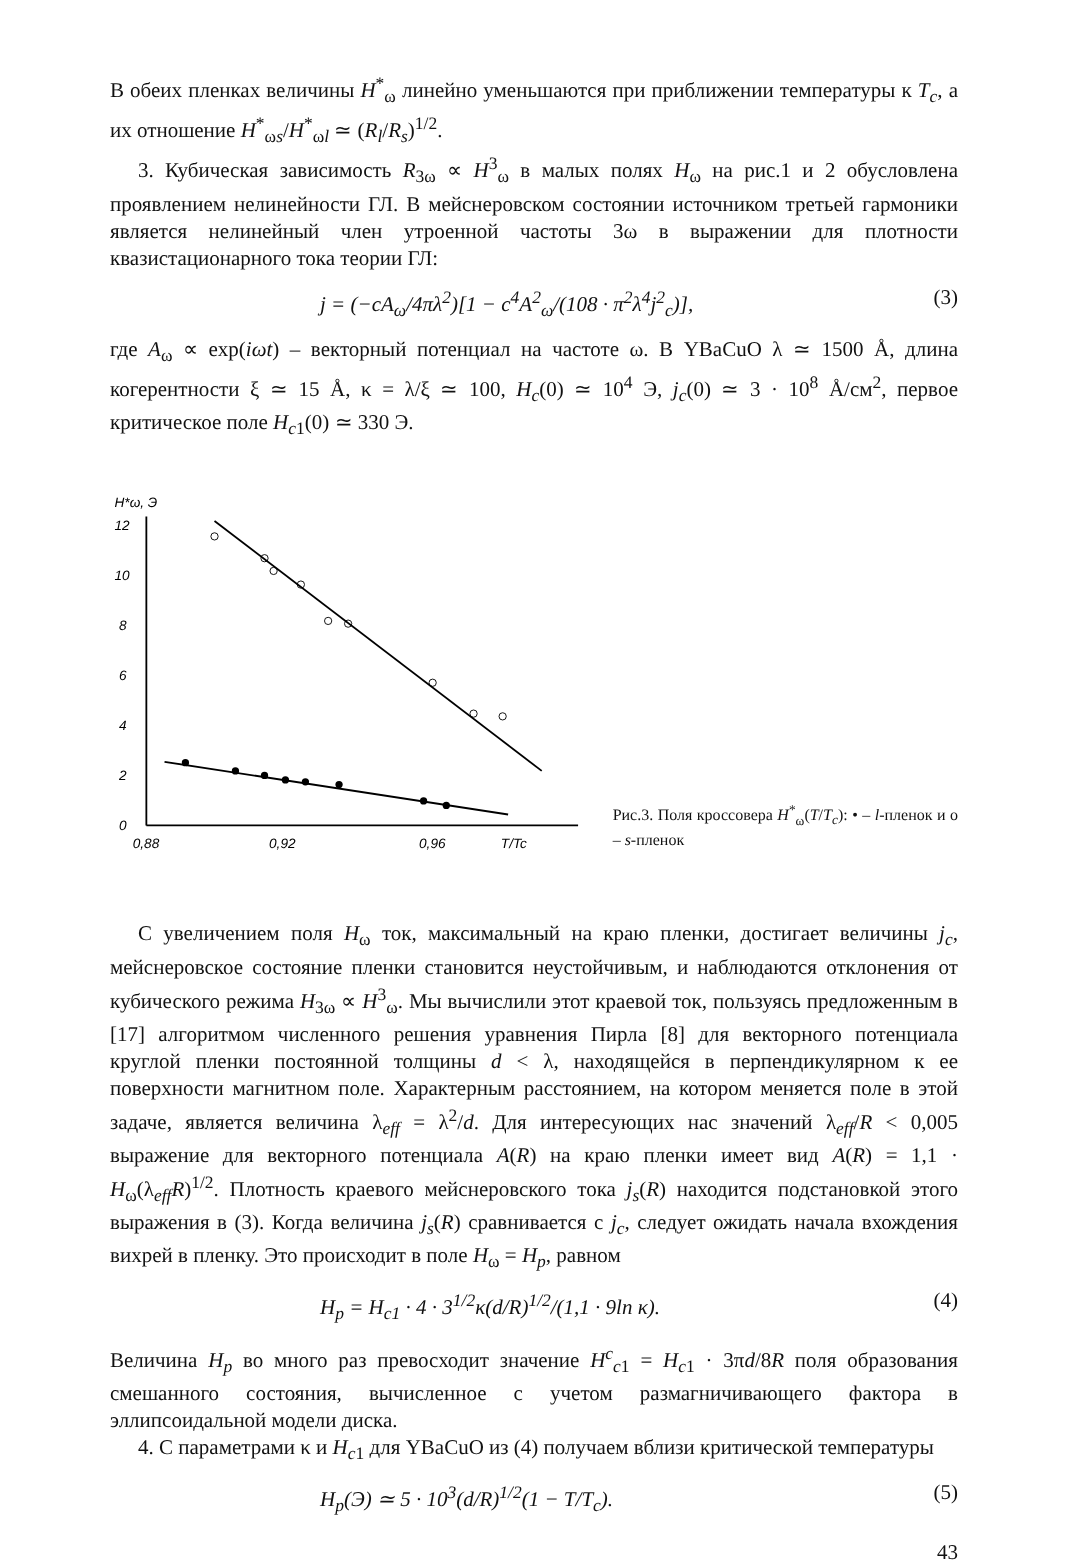В обеих пленках величины H<sup>*</sup><sub>ω</sub> линейно уменьшаются при приближении температуры к T<sub>c</sub>, а их отношение H<sup>*</sup><sub>ωs</sub>/H<sup>*</sup><sub>ωl</sub> ≃ (R<sub>l</sub>/R<sub>s</sub>)<sup>1/2</sup>.
3. Кубическая зависимость R<sub>3ω</sub> ∝ H<sup>3</sup><sub>ω</sub> в малых полях H<sub>ω</sub> на рис.1 и 2 обусловлена проявлением нелинейности ГЛ. В мейснеровском состоянии источником третьей гармоники является нелинейный член утроенной частоты 3ω в выражении для плотности квазистационарного тока теории ГЛ:
j = (−cA<sub>ω</sub>/4πλ<sup>2</sup>)[1 − c<sup>4</sup>A<sup>2</sup><sub>ω</sub>/(108 · π<sup>2</sup>λ<sup>4</sup>j<sup>2</sup><sub>c</sub>)], (3)
где A<sub>ω</sub> ∝ exp(iωt) – векторный потенциал на частоте ω. В YBaCuO λ ≃ 1500 Å, длина когерентности ξ ≃ 15 Å, κ = λ/ξ ≃ 100, H<sub>c</sub>(0) ≃ 10<sup>4</sup> Э, j<sub>c</sub>(0) ≃ 3 · 10<sup>8</sup> Å/см<sup>2</sup>, первое критическое поле H<sub>c1</sub>(0) ≃ 330 Э.
H*ω, Э
12
10
8
6
4
2
0
0,88
0,92
0,96
T/Tc
Рис.3. Поля кроссовера H<sup>*</sup><sub>ω</sub>(T/T<sub>c</sub>): • – l-пленок и ο – s-пленок
С увеличением поля H<sub>ω</sub> ток, максимальный на краю пленки, достигает величины j<sub>c</sub>, мейснеровское состояние пленки становится неустойчивым, и наблюдаются отклонения от кубического режима H<sub>3ω</sub> ∝ H<sup>3</sup><sub>ω</sub>. Мы вычислили этот краевой ток, пользуясь предложенным в [17] алгоритмом численного решения уравнения Пирла [8] для векторного потенциала круглой пленки постоянной толщины d < λ, находящейся в перпендикулярном к ее поверхности магнитном поле. Характерным расстоянием, на котором меняется поле в этой задаче, является величина λ<sub>eff</sub> = λ<sup>2</sup>/d. Для интересующих нас значений λ<sub>eff</sub>/R < 0,005 выражение для векторного потенциала A(R) на краю пленки имеет вид A(R) = 1,1 · H<sub>ω</sub>(λ<sub>eff</sub>R)<sup>1/2</sup>. Плотность краевого мейснеровского тока j<sub>s</sub>(R) находится подстановкой этого выражения в (3). Когда величина j<sub>s</sub>(R) сравнивается с j<sub>c</sub>, следует ожидать начала вхождения вихрей в пленку. Это происходит в поле H<sub>ω</sub> = H<sub>p</sub>, равном
H<sub>p</sub> = H<sub>c1</sub> · 4 · 3<sup>1/2</sup>κ(d/R)<sup>1/2</sup>/(1,1 · 9ln κ). (4)
Величина H<sub>p</sub> во много раз превосходит значение H<sup>c</sup><sub>c1</sub> = H<sub>c1</sub> · 3πd/8R поля образования смешанного состояния, вычисленное с учетом размагничивающего фактора в эллипсоидальной модели диска.
4. С параметрами κ и H<sub>c1</sub> для YBaCuO из (4) получаем вблизи критической температуры
H<sub>p</sub>(Э) ≃ 5 · 10<sup>3</sup>(d/R)<sup>1/2</sup>(1 − T/T<sub>c</sub>). (5)
43